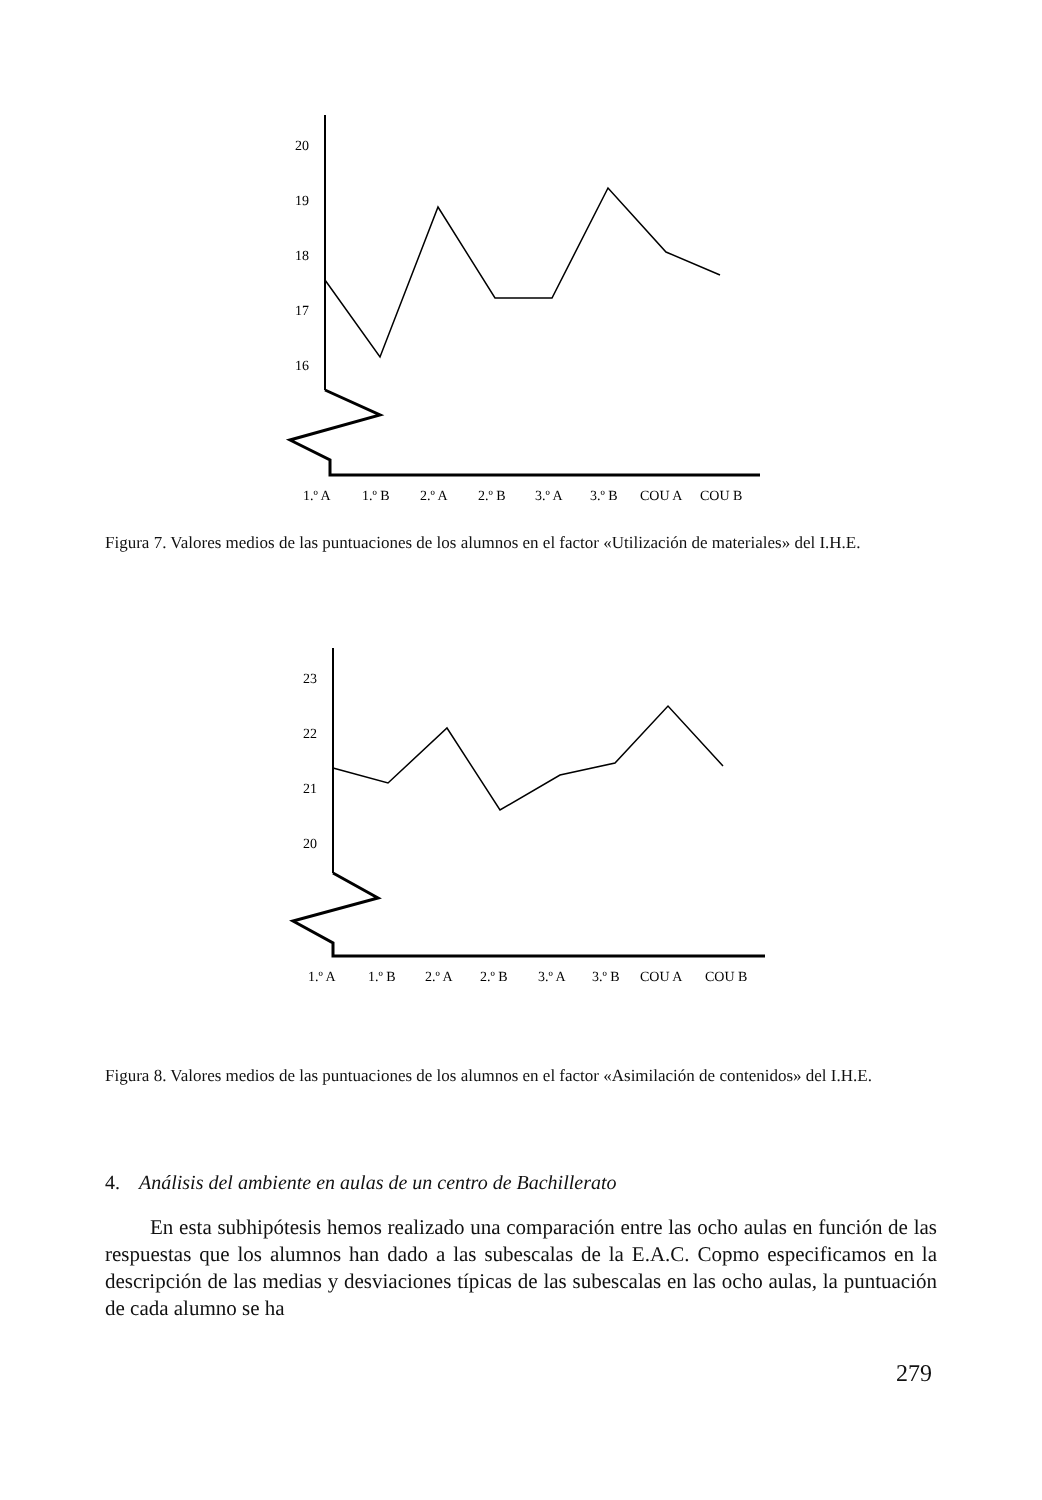20
19
18
17
16
1.º A
1.º B
2.º A
2.º B
3.º A
3.º B
COU A
COU B
Figura 7. Valores medios de las puntuaciones de los alumnos en el factor «Utilización de materiales» del I.H.E.
23
22
21
20
1.º A
1.º B
2.º A
2.º B
3.º A
3.º B
COU A
COU B
Figura 8. Valores medios de las puntuaciones de los alumnos en el factor «Asimilación de contenidos» del I.H.E.
4. Análisis del ambiente en aulas de un centro de Bachillerato
En esta subhipótesis hemos realizado una comparación entre las ocho aulas en función de las respuestas que los alumnos han dado a las subescalas de la E.A.C. Copmo especificamos en la descripción de las medias y desviaciones típicas de las subescalas en las ocho aulas, la puntuación de cada alumno se ha
279